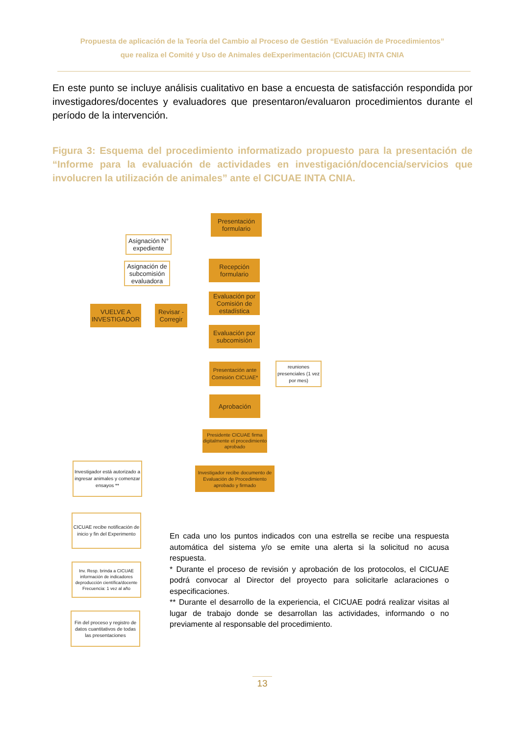Propuesta de aplicación de la Teoría del Cambio al Proceso de Gestión “Evaluación de Procedimientos”
que realiza el Comité y Uso de Animales deExperimentación (CICUAE) INTA CNIA
En este punto se incluye análisis cualitativo en base a encuesta de satisfacción respondida por investigadores/docentes y evaluadores que presentaron/evaluaron procedimientos durante el período de la intervención.
Figura 3: Esquema del procedimiento informatizado propuesto para la presentación de “Informe para la evaluación de actividades en investigación/docencia/servicios que involucren la utilización de animales” ante el CICUAE INTA CNIA.
Presentación formulario
Asignación N° expediente
Asignación de subcomisión evaluadora
Recepción formulario
Evaluación por Comisión de estadística
VUELVE A INVESTIGADOR
Revisar - Corregir
Evaluación por subcomisión
Presentación ante Comisión CICUAE*
reuniones presenciales (1 vez por mes)
Aprobación
Presidente CICUAE firma digitalmente el procedimiento aprobado
Investigador recibe documento de Evaluación de Procedimiento aprobado y firmado
Investigador está autorizado a ingresar animales y comenzar ensayos **
CICUAE recibe notificación de inicio y fin del Experimento
Inv. Resp. brinda a CICUAE información de indicadores deproducción científica/docente Frecuencia: 1 vez al año
Fin del proceso y registro de datos cuantitativos de todas las presentaciones
En cada uno los puntos indicados con una estrella se recibe una respuesta automática del sistema y/o se emite una alerta si la solicitud no acusa respuesta.
* Durante el proceso de revisión y aprobación de los protocolos, el CICUAE podrá convocar al Director del proyecto para solicitarle aclaraciones o especificaciones.
** Durante el desarrollo de la experiencia, el CICUAE podrá realizar visitas al lugar de trabajo donde se desarrollan las actividades, informando o no previamente al responsable del procedimiento.
13